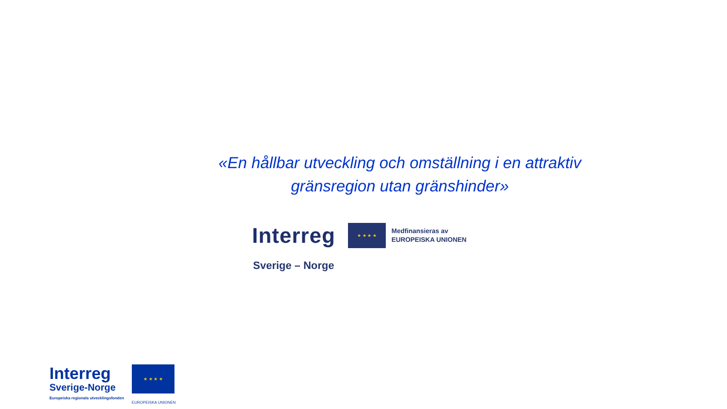«En hållbar utveckling och omställning i en attraktiv
gränsregion utan gränshinder»
Interreg
★ ★ ★ ★
Medfinansieras av
EUROPEISKA UNIONEN
Sverige – Norge
Interreg
Sverige-Norge
Europeiska regionala utvecklingsfonden
★ ★ ★ ★
EUROPEISKA UNIONEN